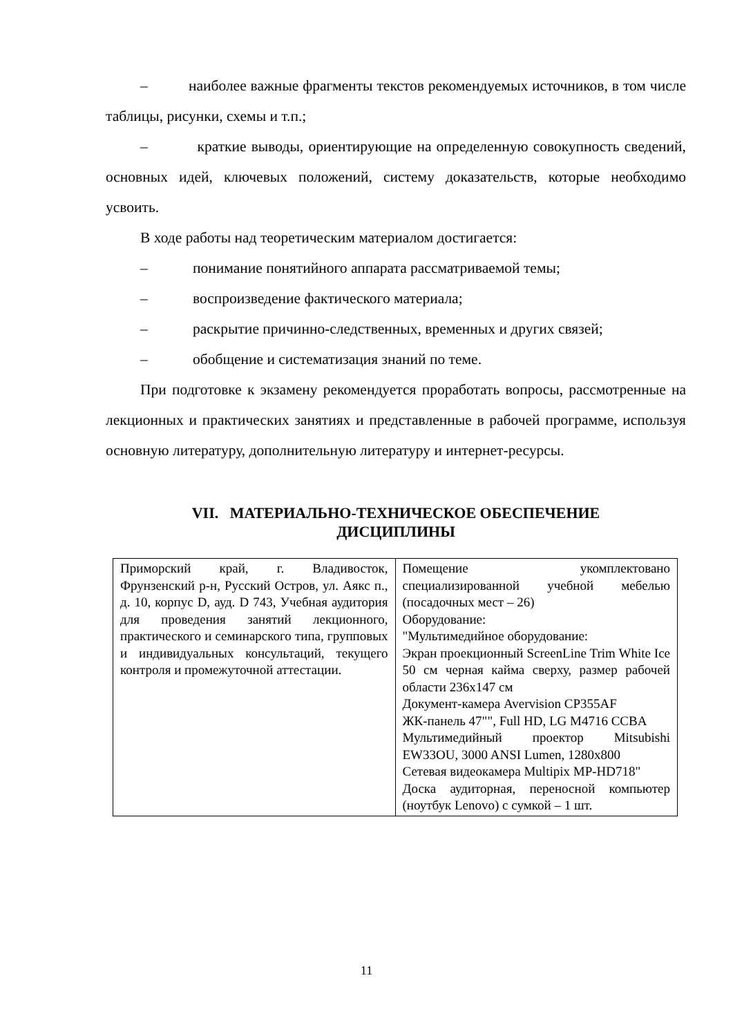– наиболее важные фрагменты текстов рекомендуемых источников, в том числе таблицы, рисунки, схемы и т.п.;
– краткие выводы, ориентирующие на определенную совокупность сведений, основных идей, ключевых положений, систему доказательств, которые необходимо усвоить.
В ходе работы над теоретическим материалом достигается:
– понимание понятийного аппарата рассматриваемой темы;
– воспроизведение фактического материала;
– раскрытие причинно-следственных, временных и других связей;
– обобщение и систематизация знаний по теме.
При подготовке к экзамену рекомендуется проработать вопросы, рассмотренные на лекционных и практических занятиях и представленные в рабочей программе, используя основную литературу, дополнительную литературу и интернет-ресурсы.
VII. МАТЕРИАЛЬНО-ТЕХНИЧЕСКОЕ ОБЕСПЕЧЕНИЕ
ДИСЦИПЛИНЫ
| Приморский край, г. Владивосток, Фрунзенский р-н, Русский Остров, ул. Аякс п., д. 10, корпус D, ауд. D 743, Учебная аудитория для проведения занятий лекционного, практического и семинарского типа, групповых и индивидуальных консультаций, текущего контроля и промежуточной аттестации. | Помещение укомплектовано специализированной учебной мебелью (посадочных мест – 26) Оборудование: "Мультимедийное оборудование: Экран проекционный ScreenLine Trim White Ice 50 см черная кайма сверху, размер рабочей области 236х147 см Документ-камера Avervision CP355AF ЖК-панель 47"", Full HD, LG M4716 CCBA Мультимедийный проектор Mitsubishi EW33OU, 3000 ANSI Lumen, 1280x800 Сетевая видеокамера Multipix MP-HD718" Доска аудиторная, переносной компьютер (ноутбук Lenovo) с сумкой – 1 шт. |
11